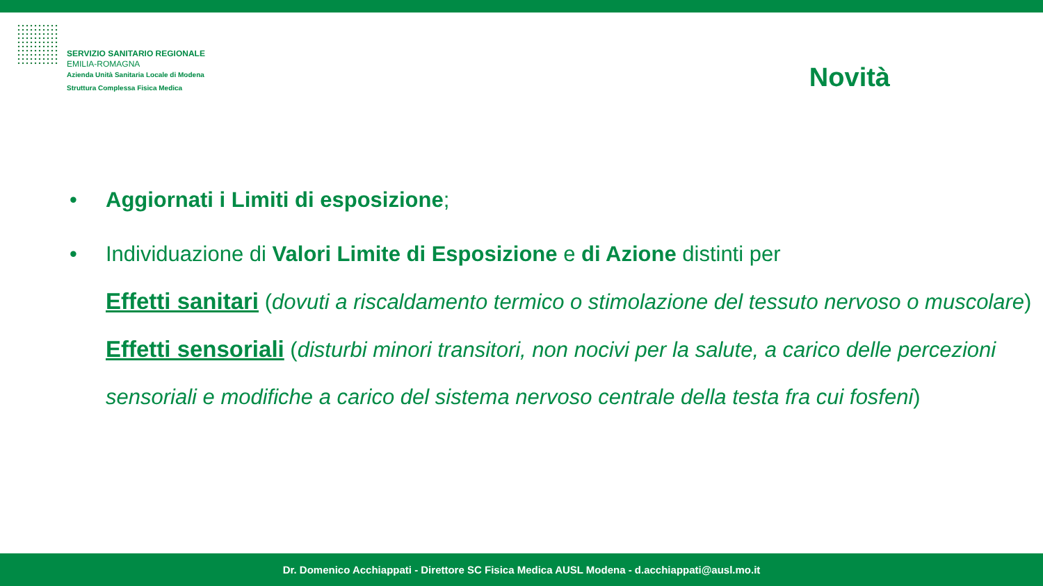SERVIZIO SANITARIO REGIONALE
EMILIA-ROMAGNA
Azienda Unità Sanitaria Locale di Modena
Struttura Complessa Fisica Medica
Novità
• Aggiornati i Limiti di esposizione;
• Individuazione di Valori Limite di Esposizione e di Azione distinti per
Effetti sanitari (dovuti a riscaldamento termico o stimolazione del tessuto nervoso o muscolare)
Effetti sensoriali (disturbi minori transitori, non nocivi per la salute, a carico delle percezioni sensoriali e modifiche a carico del sistema nervoso centrale della testa fra cui fosfeni)
Dr. Domenico Acchiappati - Direttore SC Fisica Medica AUSL Modena - d.acchiappati@ausl.mo.it